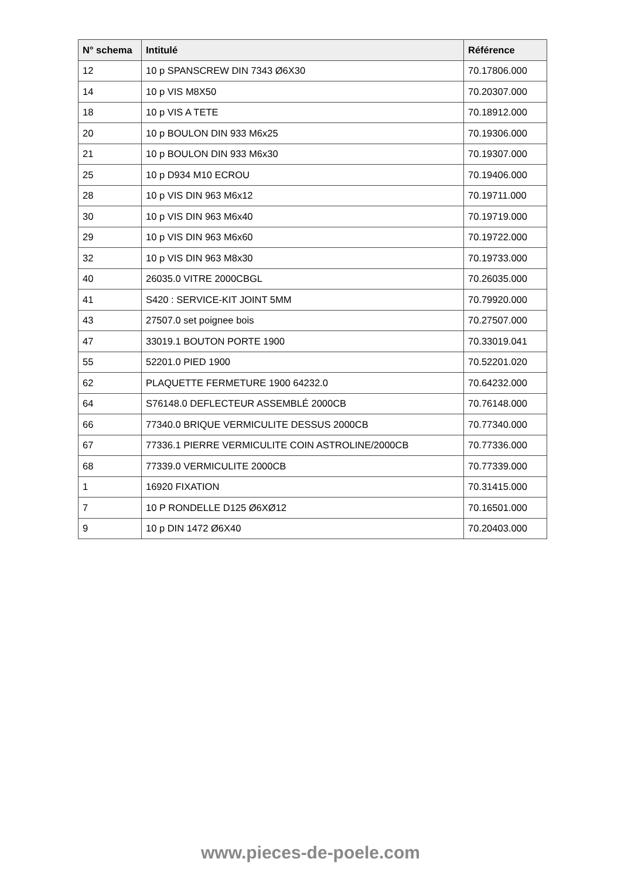| N° schema | Intitulé | Référence |
| --- | --- | --- |
| 12 | 10 p SPANSCREW DIN 7343 Ø6X30 | 70.17806.000 |
| 14 | 10 p VIS M8X50 | 70.20307.000 |
| 18 | 10 p VIS A TETE | 70.18912.000 |
| 20 | 10 p BOULON DIN 933 M6x25 | 70.19306.000 |
| 21 | 10 p BOULON DIN 933 M6x30 | 70.19307.000 |
| 25 | 10 p D934 M10 ECROU | 70.19406.000 |
| 28 | 10 p VIS DIN 963 M6x12 | 70.19711.000 |
| 30 | 10 p VIS DIN 963 M6x40 | 70.19719.000 |
| 29 | 10 p VIS DIN 963 M6x60 | 70.19722.000 |
| 32 | 10 p VIS DIN 963 M8x30 | 70.19733.000 |
| 40 | 26035.0 VITRE 2000CBGL | 70.26035.000 |
| 41 | S420 : SERVICE-KIT JOINT 5MM | 70.79920.000 |
| 43 | 27507.0 set poignee bois | 70.27507.000 |
| 47 | 33019.1 BOUTON PORTE 1900 | 70.33019.041 |
| 55 | 52201.0 PIED 1900 | 70.52201.020 |
| 62 | PLAQUETTE FERMETURE 1900 64232.0 | 70.64232.000 |
| 64 | S76148.0 DEFLECTEUR ASSEMBLÉ 2000CB | 70.76148.000 |
| 66 | 77340.0 BRIQUE VERMICULITE DESSUS 2000CB | 70.77340.000 |
| 67 | 77336.1 PIERRE VERMICULITE COIN ASTROLINE/2000CB | 70.77336.000 |
| 68 | 77339.0 VERMICULITE 2000CB | 70.77339.000 |
| 1 | 16920 FIXATION | 70.31415.000 |
| 7 | 10 P RONDELLE D125 Ø6XØ12 | 70.16501.000 |
| 9 | 10 p DIN 1472 Ø6X40 | 70.20403.000 |
www.pieces-de-poele.com